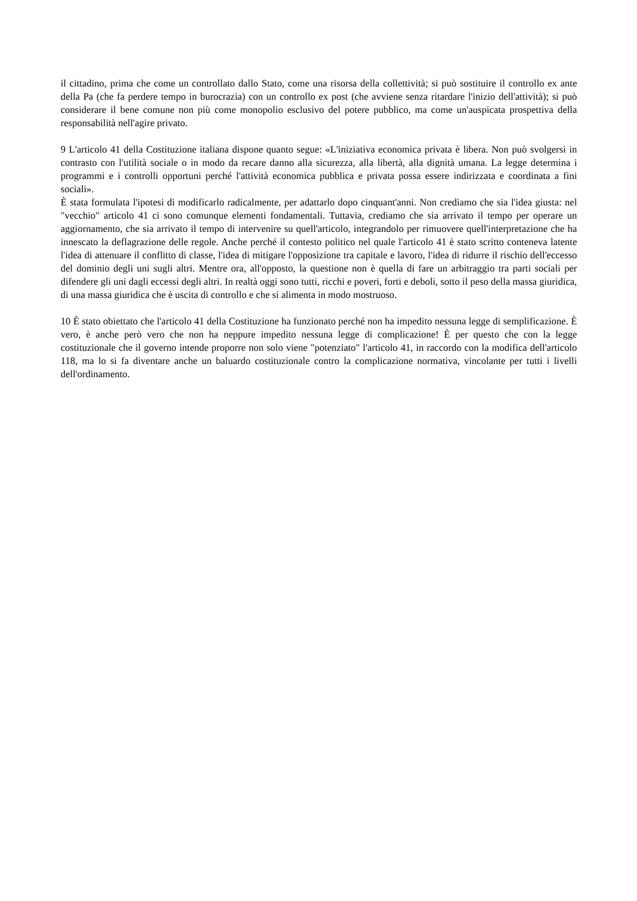il cittadino, prima che come un controllato dallo Stato, come una risorsa della collettività; si può sostituire il controllo ex ante della Pa (che fa perdere tempo in burocrazia) con un controllo ex post (che avviene senza ritardare l'inizio dell'attività); si può considerare il bene comune non più come monopolio esclusivo del potere pubblico, ma come un'auspicata prospettiva della responsabilità nell'agire privato.
9 L'articolo 41 della Costituzione italiana dispone quanto segue: «L'iniziativa economica privata è libera. Non può svolgersi in contrasto con l'utilità sociale o in modo da recare danno alla sicurezza, alla libertà, alla dignità umana. La legge determina i programmi e i controlli opportuni perché l'attività economica pubblica e privata possa essere indirizzata e coordinata a fini sociali».
È stata formulata l'ipotesi di modificarlo radicalmente, per adattarlo dopo cinquant'anni. Non crediamo che sia l'idea giusta: nel "vecchio" articolo 41 ci sono comunque elementi fondamentali. Tuttavia, crediamo che sia arrivato il tempo per operare un aggiornamento, che sia arrivato il tempo di intervenire su quell'articolo, integrandolo per rimuovere quell'interpretazione che ha innescato la deflagrazione delle regole. Anche perché il contesto politico nel quale l'articolo 41 è stato scritto conteneva latente l'idea di attenuare il conflitto di classe, l'idea di mitigare l'opposizione tra capitale e lavoro, l'idea di ridurre il rischio dell'eccesso del dominio degli uni sugli altri. Mentre ora, all'opposto, la questione non è quella di fare un arbitraggio tra parti sociali per difendere gli uni dagli eccessi degli altri. In realtà oggi sono tutti, ricchi e poveri, forti e deboli, sotto il peso della massa giuridica, di una massa giuridica che è uscita di controllo e che si alimenta in modo mostruoso.
10 È stato obiettato che l'articolo 41 della Costituzione ha funzionato perché non ha impedito nessuna legge di semplificazione. È vero, è anche però vero che non ha neppure impedito nessuna legge di complicazione! È per questo che con la legge costituzionale che il governo intende proporre non solo viene "potenziato" l'articolo 41, in raccordo con la modifica dell'articolo 118, ma lo si fa diventare anche un baluardo costituzionale contro la complicazione normativa, vincolante per tutti i livelli dell'ordinamento.